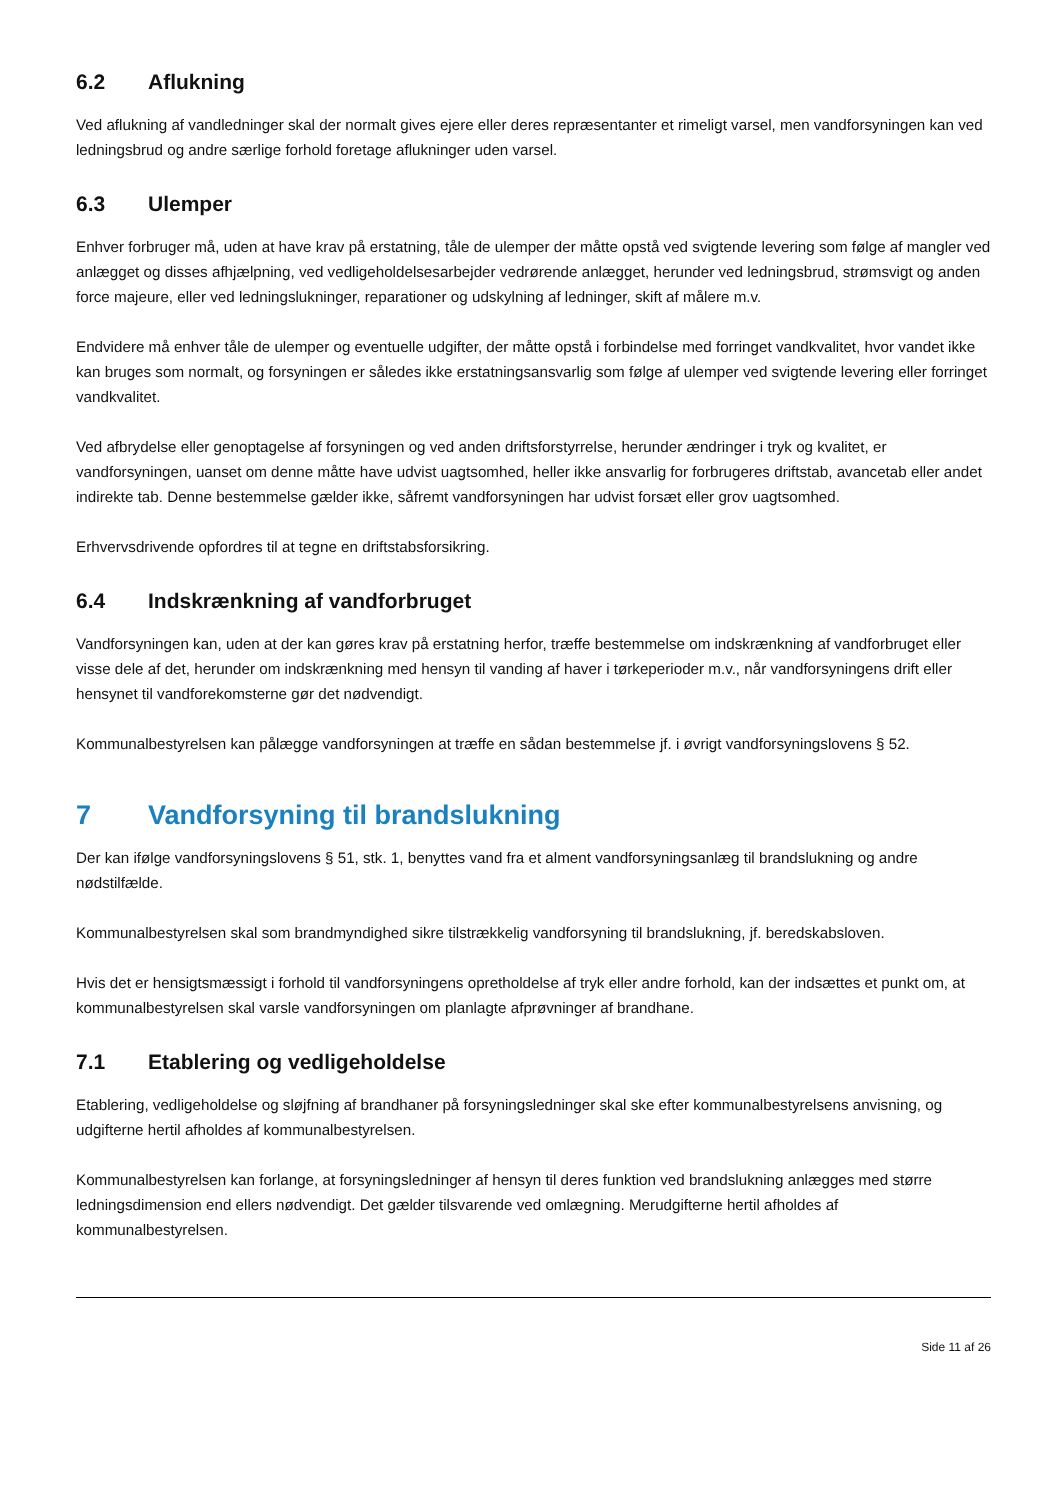6.2 Aflukning
Ved aflukning af vandledninger skal der normalt gives ejere eller deres repræsentanter et rimeligt varsel, men vandforsyningen kan ved ledningsbrud og andre særlige forhold foretage aflukninger uden varsel.
6.3 Ulemper
Enhver forbruger må, uden at have krav på erstatning, tåle de ulemper der måtte opstå ved svigtende levering som følge af mangler ved anlægget og disses afhjælpning, ved vedligeholdelsesarbejder vedrørende anlægget, herunder ved ledningsbrud, strømsvigt og anden force majeure, eller ved ledningslukninger, reparationer og udskylning af ledninger, skift af målere m.v.
Endvidere må enhver tåle de ulemper og eventuelle udgifter, der måtte opstå i forbindelse med forringet vandkvalitet, hvor vandet ikke kan bruges som normalt, og forsyningen er således ikke erstatningsansvarlig som følge af ulemper ved svigtende levering eller forringet vandkvalitet.
Ved afbrydelse eller genoptagelse af forsyningen og ved anden driftsforstyrrelse, herunder ændringer i tryk og kvalitet, er vandforsyningen, uanset om denne måtte have udvist uagtsomhed, heller ikke ansvarlig for forbrugeres driftstab, avancetab eller andet indirekte tab. Denne bestemmelse gælder ikke, såfremt vandforsyningen har udvist forsæt eller grov uagtsomhed.
Erhvervsdrivende opfordres til at tegne en driftstabsforsikring.
6.4 Indskrænkning af vandforbruget
Vandforsyningen kan, uden at der kan gøres krav på erstatning herfor, træffe bestemmelse om indskrænkning af vandforbruget eller visse dele af det, herunder om indskrænkning med hensyn til vanding af haver i tørkeperioder m.v., når vandforsyningens drift eller hensynet til vandforekomsterne gør det nødvendigt.
Kommunalbestyrelsen kan pålægge vandforsyningen at træffe en sådan bestemmelse jf. i øvrigt vandforsyningslovens § 52.
7 Vandforsyning til brandslukning
Der kan ifølge vandforsyningslovens § 51, stk. 1, benyttes vand fra et alment vandforsyningsanlæg til brandslukning og andre nødstilfælde.
Kommunalbestyrelsen skal som brandmyndighed sikre tilstrækkelig vandforsyning til brandslukning, jf. beredskabsloven.
Hvis det er hensigtsmæssigt i forhold til vandforsyningens opretholdelse af tryk eller andre forhold, kan der indsættes et punkt om, at kommunalbestyrelsen skal varsle vandforsyningen om planlagte afprøvninger af brandhane.
7.1 Etablering og vedligeholdelse
Etablering, vedligeholdelse og sløjfning af brandhaner på forsyningsledninger skal ske efter kommunalbestyrelsens anvisning, og udgifterne hertil afholdes af kommunalbestyrelsen.
Kommunalbestyrelsen kan forlange, at forsyningsledninger af hensyn til deres funktion ved brandslukning anlægges med større ledningsdimension end ellers nødvendigt. Det gælder tilsvarende ved omlægning. Merudgifterne hertil afholdes af kommunalbestyrelsen.
Side 11 af 26